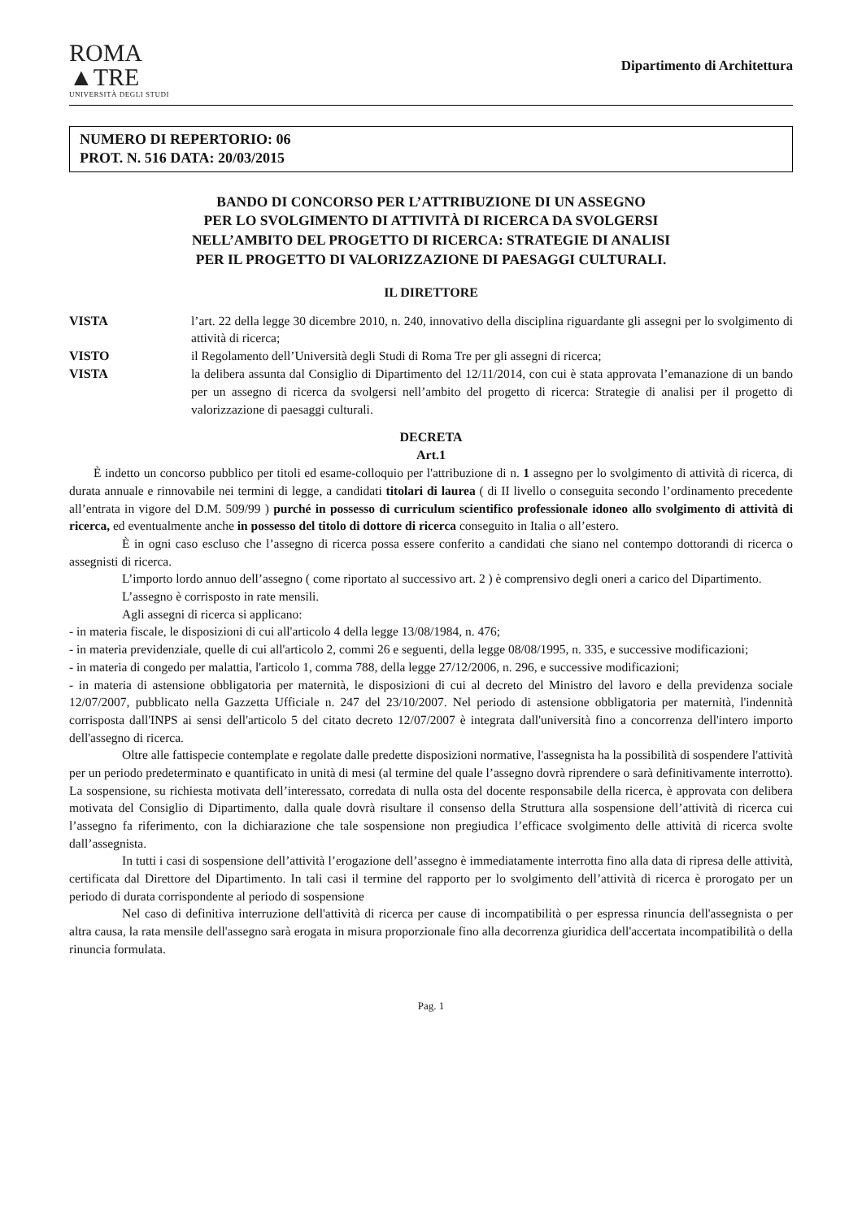ROMA
▲TRE
UNIVERSITÀ DEGLI STUDI
Dipartimento di Architettura
NUMERO DI REPERTORIO: 06
PROT. N. 516 DATA: 20/03/2015
BANDO DI CONCORSO PER L’ATTRIBUZIONE DI UN ASSEGNO
PER LO SVOLGIMENTO DI ATTIVITÀ DI RICERCA DA SVOLGERSI
NELL’AMBITO DEL PROGETTO DI RICERCA: STRATEGIE DI ANALISI
PER IL PROGETTO DI VALORIZZAZIONE DI PAESAGGI CULTURALI.
IL DIRETTORE
VISTA l’art. 22 della legge 30 dicembre 2010, n. 240, innovativo della disciplina riguardante gli assegni per lo svolgimento di attività di ricerca; VISTO il Regolamento dell’Università degli Studi di Roma Tre per gli assegni di ricerca; VISTA la delibera assunta dal Consiglio di Dipartimento del 12/11/2014, con cui è stata approvata l’emanazione di un bando per un assegno di ricerca da svolgersi nell’ambito del progetto di ricerca: Strategie di analisi per il progetto di valorizzazione di paesaggi culturali.
DECRETA
Art.1
È indetto un concorso pubblico per titoli ed esame-colloquio per l'attribuzione di n. 1 assegno per lo svolgimento di attività di ricerca, di durata annuale e rinnovabile nei termini di legge, a candidati titolari di laurea ( di II livello o conseguita secondo l’ordinamento precedente all’entrata in vigore del D.M. 509/99 ) purché in possesso di curriculum scientifico professionale idoneo allo svolgimento di attività di ricerca, ed eventualmente anche in possesso del titolo di dottore di ricerca conseguito in Italia o all’estero.
È in ogni caso escluso che l’assegno di ricerca possa essere conferito a candidati che siano nel contempo dottorandi di ricerca o assegnisti di ricerca.
L’importo lordo annuo dell’assegno ( come riportato al successivo art. 2 ) è comprensivo degli oneri a carico del Dipartimento.
L’assegno è corrisposto in rate mensili.
Agli assegni di ricerca si applicano:
- in materia fiscale, le disposizioni di cui all'articolo 4 della legge 13/08/1984, n. 476;
- in materia previdenziale, quelle di cui all'articolo 2, commi 26 e seguenti, della legge 08/08/1995, n. 335, e successive modificazioni;
- in materia di congedo per malattia, l'articolo 1, comma 788, della legge 27/12/2006, n. 296, e successive modificazioni;
- in materia di astensione obbligatoria per maternità, le disposizioni di cui al decreto del Ministro del lavoro e della previdenza sociale 12/07/2007, pubblicato nella Gazzetta Ufficiale n. 247 del 23/10/2007. Nel periodo di astensione obbligatoria per maternità, l'indennità corrisposta dall'INPS ai sensi dell'articolo 5 del citato decreto 12/07/2007 è integrata dall'università fino a concorrenza dell'intero importo dell'assegno di ricerca.
Oltre alle fattispecie contemplate e regolate dalle predette disposizioni normative, l'assegnista ha la possibilità di sospendere l'attività per un periodo predeterminato e quantificato in unità di mesi (al termine del quale l’assegno dovrà riprendere o sarà definitivamente interrotto). La sospensione, su richiesta motivata dell’interessato, corredata di nulla osta del docente responsabile della ricerca, è approvata con delibera motivata del Consiglio di Dipartimento, dalla quale dovrà risultare il consenso della Struttura alla sospensione dell’attività di ricerca cui l’assegno fa riferimento, con la dichiarazione che tale sospensione non pregiudica l’efficace svolgimento delle attività di ricerca svolte dall’assegnista.
In tutti i casi di sospensione dell’attività l’erogazione dell’assegno è immediatamente interrotta fino alla data di ripresa delle attività, certificata dal Direttore del Dipartimento. In tali casi il termine del rapporto per lo svolgimento dell’attività di ricerca è prorogato per un periodo di durata corrispondente al periodo di sospensione
Nel caso di definitiva interruzione dell'attività di ricerca per cause di incompatibilità o per espressa rinuncia dell'assegnista o per altra causa, la rata mensile dell'assegno sarà erogata in misura proporzionale fino alla decorrenza giuridica dell'accertata incompatibilità o della rinuncia formulata.
Pag. 1